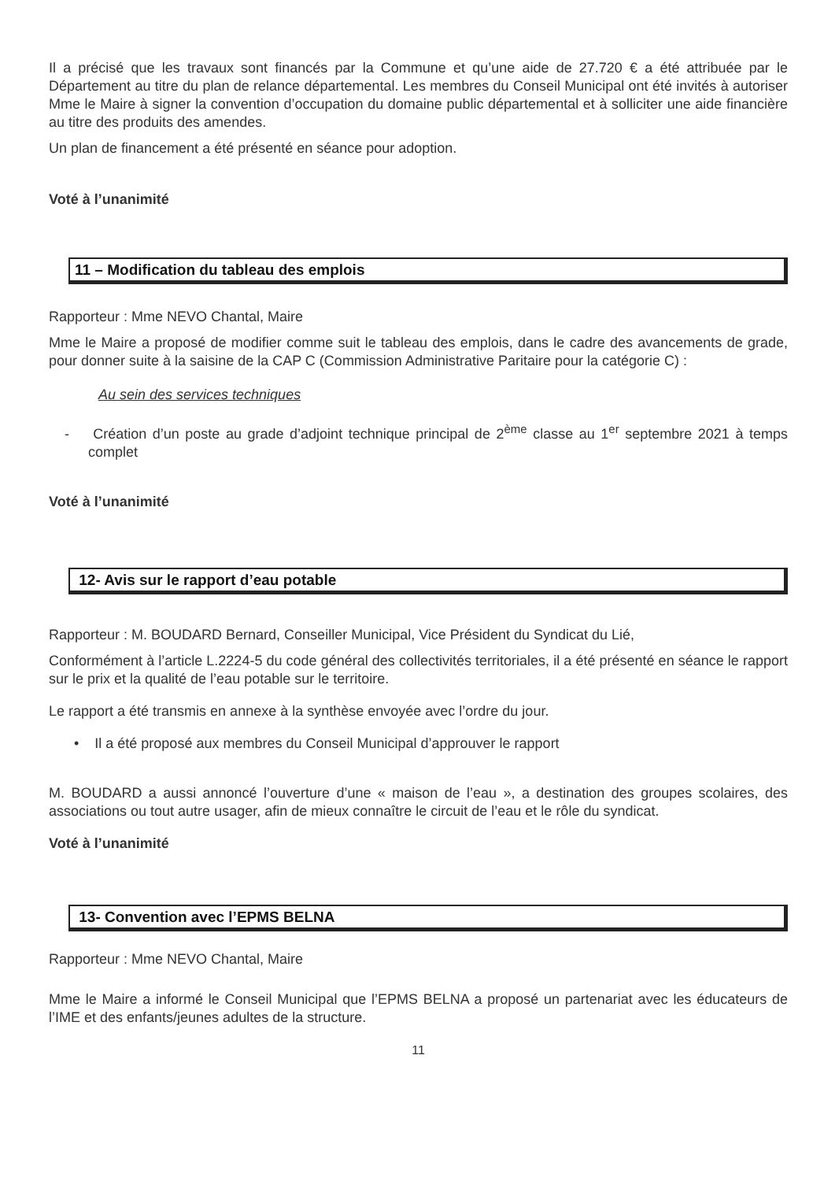Il a précisé que les travaux sont financés par la Commune et qu’une aide de 27.720 € a été attribuée par le Département au titre du plan de relance départemental. Les membres du Conseil Municipal ont été invités à autoriser Mme le Maire à signer la convention d’occupation du domaine public départemental et à solliciter une aide financière au titre des produits des amendes.
Un plan de financement a été présenté en séance pour adoption.
Voté à l’unanimité
11 – Modification du tableau des emplois
Rapporteur : Mme NEVO Chantal, Maire
Mme le Maire a proposé de modifier comme suit le tableau des emplois, dans le cadre des avancements de grade, pour donner suite à la saisine de la CAP C (Commission Administrative Paritaire pour la catégorie C) :
Au sein des services techniques
- Création d’un poste au grade d’adjoint technique principal de 2<sup>ème</sup> classe au 1<sup>er</sup> septembre 2021 à temps complet
Voté à l’unanimité
12- Avis sur le rapport d’eau potable
Rapporteur : M. BOUDARD Bernard, Conseiller Municipal, Vice Président du Syndicat du Lié,
Conformément à l’article L.2224-5 du code général des collectivités territoriales, il a été présenté en séance le rapport sur le prix et la qualité de l’eau potable sur le territoire.
Le rapport a été transmis en annexe à la synthèse envoyée avec l’ordre du jour.
• Il a été proposé aux membres du Conseil Municipal d’approuver le rapport
M. BOUDARD a aussi annoncé l’ouverture d’une « maison de l’eau », a destination des groupes scolaires, des associations ou tout autre usager, afin de mieux connaître le circuit de l’eau et le rôle du syndicat.
Voté à l’unanimité
13- Convention avec l’EPMS BELNA
Rapporteur : Mme NEVO Chantal, Maire
Mme le Maire a informé le Conseil Municipal que l’EPMS BELNA a proposé un partenariat avec les éducateurs de l’IME et des enfants/jeunes adultes de la structure.
11